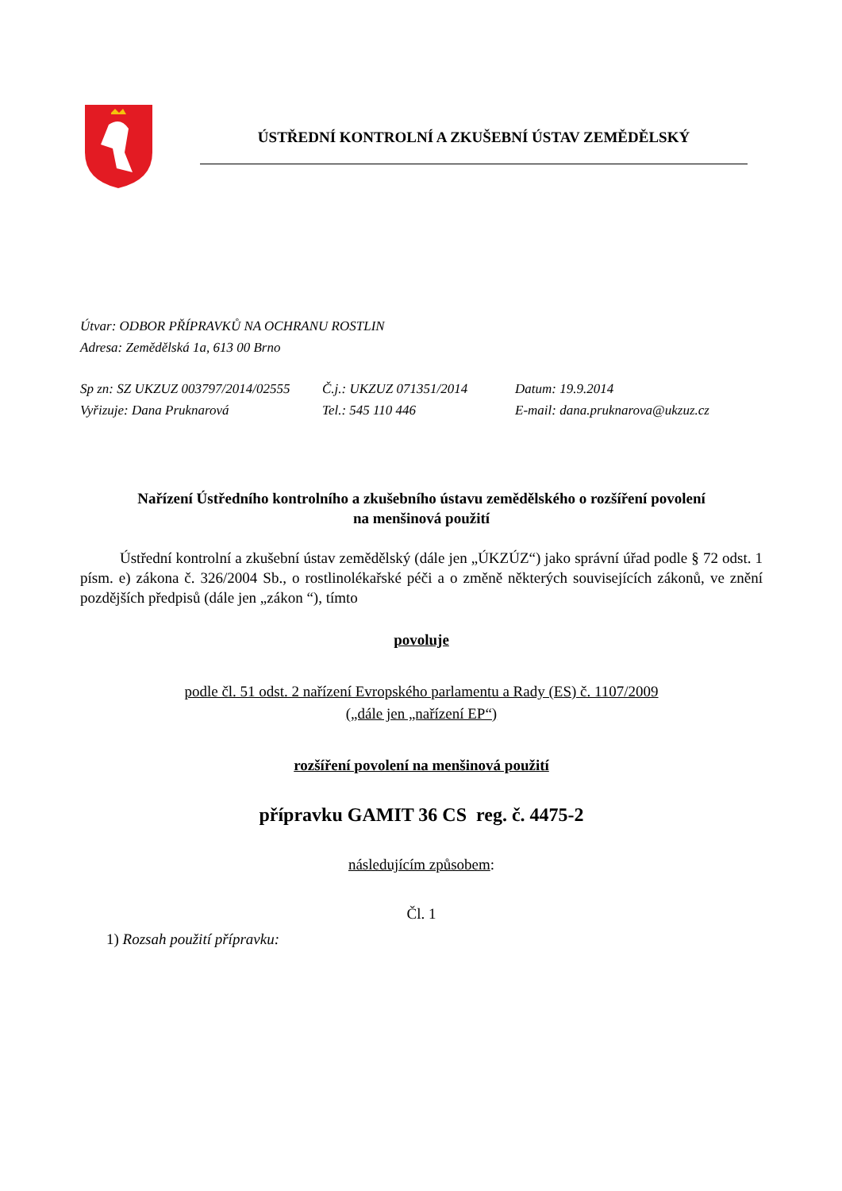ÚSTŘEDNÍ KONTROLNÍ A ZKUŠEBNÍ ÚSTAV ZEMĚDĚLSKÝ
Útvar: ODBOR PŘÍPRAVKŮ NA OCHRANU ROSTLIN
Adresa: Zemědělská 1a, 613 00 Brno
Sp zn: SZ UKZUZ 003797/2014/02555 Č.j.: UKZUZ 071351/2014 Datum: 19.9.2014
Vyřizuje: Dana Pruknarová Tel.: 545 110 446 E-mail: dana.pruknarova@ukzuz.cz
Nařízení Ústředního kontrolního a zkušebního ústavu zemědělského o rozšíření povolení
na menšinová použití
Ústřední kontrolní a zkušební ústav zemědělský (dále jen „ÚKZÚZ“) jako správní úřad podle § 72 odst. 1 písm. e) zákona č. 326/2004 Sb., o rostlinolékařské péči a o změně některých souvisejících zákonů, ve znění pozdějších předpisů (dále jen „zákon “), tímto
povoluje
podle čl. 51 odst. 2 nařízení Evropského parlamentu a Rady (ES) č. 1107/2009
(„dále jen „nařízení EP“)
rozšíření povolení na menšinová použití
přípravku GAMIT 36 CS reg. č. 4475-2
následujícím způsobem:
Čl. 1
1) Rozsah použití přípravku: